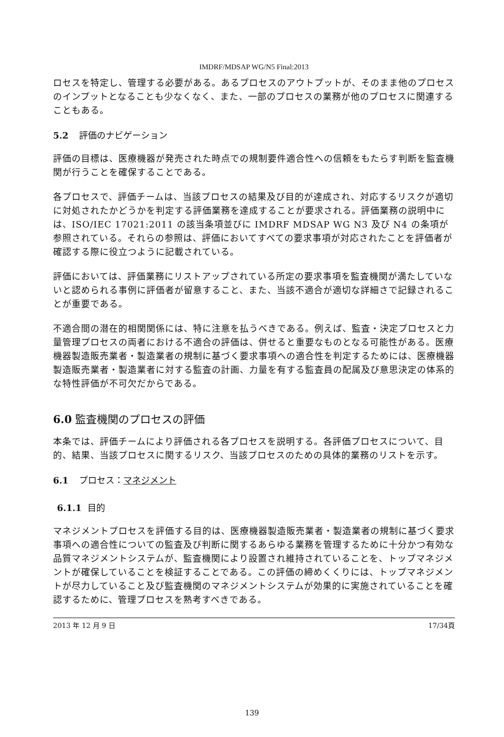IMDRF/MDSAP WG/N5 Final:2013
ロセスを特定し、管理する必要がある。あるプロセスのアウトプットが、そのまま他のプロセスのインプットとなることも少なくなく、また、一部のプロセスの業務が他のプロセスに関連することもある。
5.2 評価のナビゲーション
評価の目標は、医療機器が発売された時点での規制要件適合性への信頼をもたらす判断を監査機関が行うことを確保することである。
各プロセスで、評価チームは、当該プロセスの結果及び目的が達成され、対応するリスクが適切に対処されたかどうかを判定する評価業務を達成することが要求される。評価業務の説明中には、ISO/IEC 17021:2011 の該当条項並びに IMDRF MDSAP WG N3 及び N4 の条項が参照されている。それらの参照は、評価においてすべての要求事項が対応されたことを評価者が確認する際に役立つように記載されている。
評価においては、評価業務にリストアップされている所定の要求事項を監査機関が満たしていないと認められる事例に評価者が留意すること、また、当該不適合が適切な詳細さで記録されることが重要である。
不適合間の潜在的相関関係には、特に注意を払うべきである。例えば、監査・決定プロセスと力量管理プロセスの両者における不適合の評価は、併せると重要なものとなる可能性がある。医療機器製造販売業者・製造業者の規制に基づく要求事項への適合性を判定するためには、医療機器製造販売業者・製造業者に対する監査の計画、力量を有する監査員の配属及び意思決定の体系的な特性評価が不可欠だからである。
6.0 監査機関のプロセスの評価
本条では、評価チームにより評価される各プロセスを説明する。各評価プロセスについて、目的、結果、当該プロセスに関するリスク、当該プロセスのための具体的業務のリストを示す。
6.1 プロセス：マネジメント
6.1.1 目的
マネジメントプロセスを評価する目的は、医療機器製造販売業者・製造業者の規制に基づく要求事項への適合性についての監査及び判断に関するあらゆる業務を管理するために十分かつ有効な品質マネジメントシステムが、監査機関により設置され維持されていることを、トップマネジメントが確保していることを検証することである。この評価の締めくくりには、トップマネジメントが尽力していること及び監査機関のマネジメントシステムが効果的に実施されていることを確認するために、管理プロセスを熟考すべきである。
2013 年 12 月 9 日 17/34頁
139